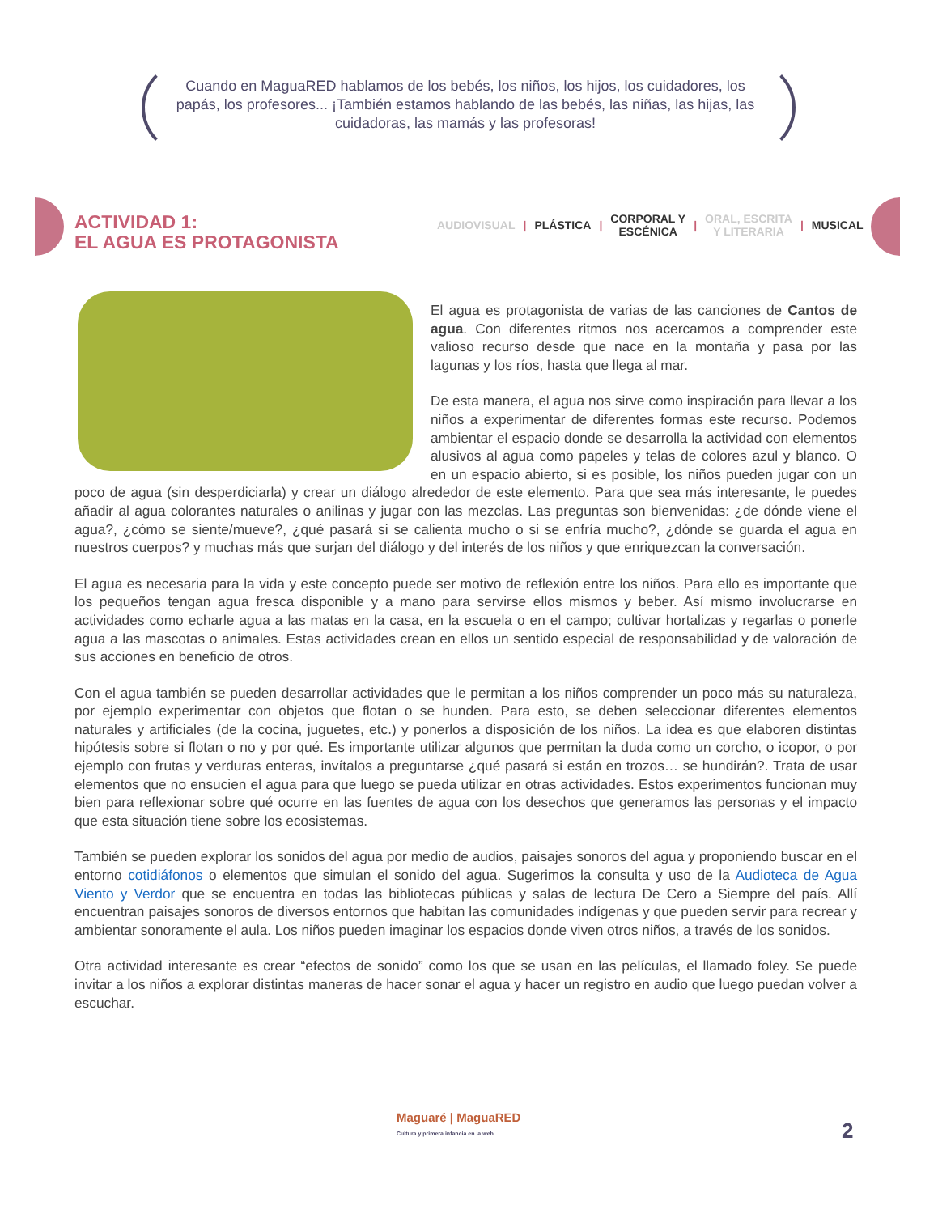Cuando en MaguaRED hablamos de los bebés, los niños, los hijos, los cuidadores, los papás, los profesores... ¡También estamos hablando de las bebés, las niñas, las hijas, las cuidadoras, las mamás y las profesoras!
ACTIVIDAD 1:
EL AGUA ES PROTAGONISTA
AUDIOVISUAL | PLÁSTICA | CORPORAL Y
ESCÉNICA | ORAL, ESCRITA
Y LITERARIA | MUSICAL
El agua es protagonista de varias de las canciones de Cantos de agua. Con diferentes ritmos nos acercamos a comprender este valioso recurso desde que nace en la montaña y pasa por las lagunas y los ríos, hasta que llega al mar.
De esta manera, el agua nos sirve como inspiración para llevar a los niños a experimentar de diferentes formas este recurso. Podemos ambientar el espacio donde se desarrolla la actividad con elementos alusivos al agua como papeles y telas de colores azul y blanco. O en un espacio abierto, si es posible, los niños pueden jugar con un poco de agua (sin desperdiciarla) y crear un diálogo alrededor de este elemento. Para que sea más interesante, le puedes añadir al agua colorantes naturales o anilinas y jugar con las mezclas. Las preguntas son bienvenidas: ¿de dónde viene el agua?, ¿cómo se siente/mueve?, ¿qué pasará si se calienta mucho o si se enfría mucho?, ¿dónde se guarda el agua en nuestros cuerpos? y muchas más que surjan del diálogo y del interés de los niños y que enriquezcan la conversación.
El agua es necesaria para la vida y este concepto puede ser motivo de reflexión entre los niños. Para ello es importante que los pequeños tengan agua fresca disponible y a mano para servirse ellos mismos y beber. Así mismo involucrarse en actividades como echarle agua a las matas en la casa, en la escuela o en el campo; cultivar hortalizas y regarlas o ponerle agua a las mascotas o animales. Estas actividades crean en ellos un sentido especial de responsabilidad y de valoración de sus acciones en beneficio de otros.
Con el agua también se pueden desarrollar actividades que le permitan a los niños comprender un poco más su naturaleza, por ejemplo experimentar con objetos que flotan o se hunden. Para esto, se deben seleccionar diferentes elementos naturales y artificiales (de la cocina, juguetes, etc.) y ponerlos a disposición de los niños. La idea es que elaboren distintas hipótesis sobre si flotan o no y por qué. Es importante utilizar algunos que permitan la duda como un corcho, o icopor, o por ejemplo con frutas y verduras enteras, invítalos a preguntarse ¿qué pasará si están en trozos… se hundirán?. Trata de usar elementos que no ensucien el agua para que luego se pueda utilizar en otras actividades. Estos experimentos funcionan muy bien para reflexionar sobre qué ocurre en las fuentes de agua con los desechos que generamos las personas y el impacto que esta situación tiene sobre los ecosistemas.
También se pueden explorar los sonidos del agua por medio de audios, paisajes sonoros del agua y proponiendo buscar en el entorno cotidiáfonos o elementos que simulan el sonido del agua. Sugerimos la consulta y uso de la Audioteca de Agua Viento y Verdor que se encuentra en todas las bibliotecas públicas y salas de lectura De Cero a Siempre del país. Allí encuentran paisajes sonoros de diversos entornos que habitan las comunidades indígenas y que pueden servir para recrear y ambientar sonoramente el aula. Los niños pueden imaginar los espacios donde viven otros niños, a través de los sonidos.
Otra actividad interesante es crear “efectos de sonido” como los que se usan en las películas, el llamado foley. Se puede invitar a los niños a explorar distintas maneras de hacer sonar el agua y hacer un registro en audio que luego puedan volver a escuchar.
Maguaré | MaguaRED
Cultura y primera infancia en la web
2